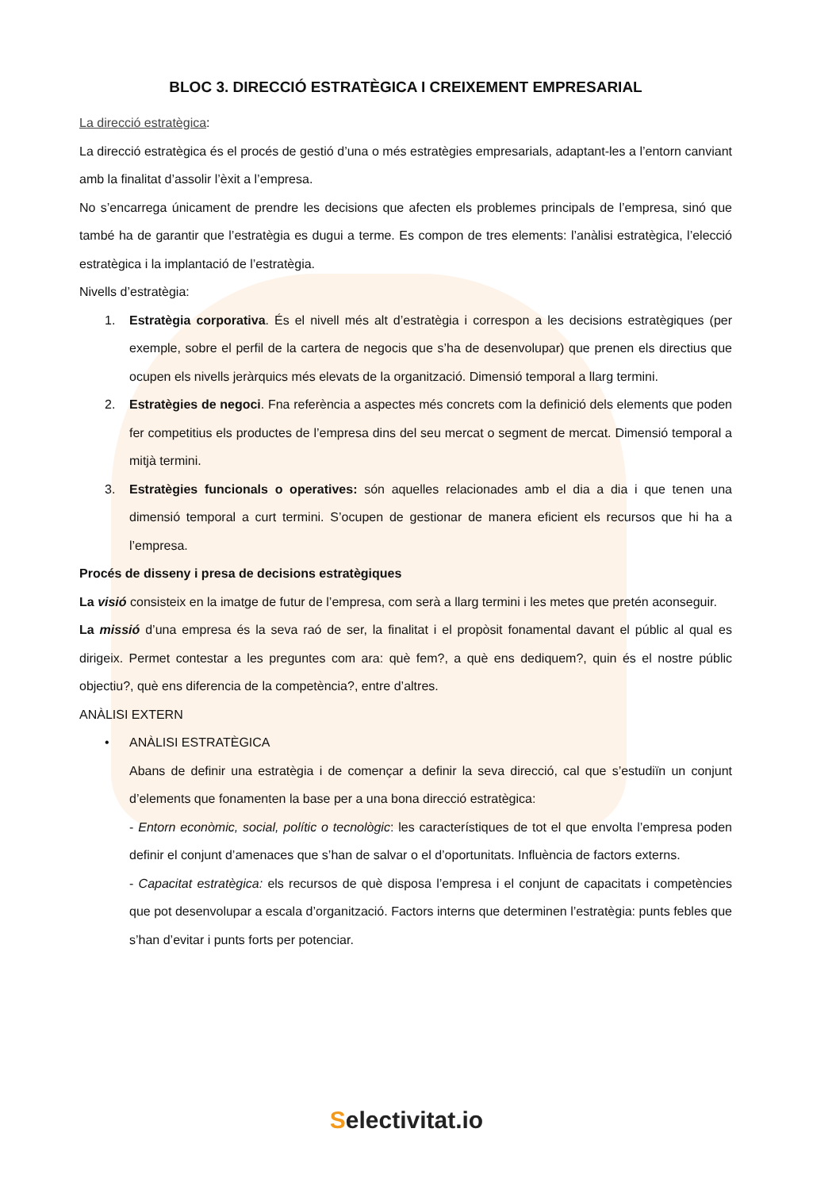BLOC 3. DIRECCIÓ ESTRATÈGICA I CREIXEMENT EMPRESARIAL
La direcció estratègica:
La direcció estratègica és el procés de gestió d’una o més estratègies empresarials, adaptant-les a l’entorn canviant amb la finalitat d’assolir l’èxit a l’empresa.
No s’encarrega únicament de prendre les decisions que afecten els problemes principals de l’empresa, sinó que també ha de garantir que l’estratègia es dugui a terme. Es compon de tres elements: l’anàlisi estratègica, l’elecció estratègica i la implantació de l’estratègia.
Nivells d’estratègia:
1. Estratègia corporativa. És el nivell més alt d’estratègia i correspon a les decisions estratègiques (per exemple, sobre el perfil de la cartera de negocis que s’ha de desenvolupar) que prenen els directius que ocupen els nivells jeràrquics més elevats de la organització. Dimensió temporal a llarg termini.
2. Estratègies de negoci. Fna referència a aspectes més concrets com la definició dels elements que poden fer competitius els productes de l’empresa dins del seu mercat o segment de mercat. Dimensió temporal a mitjà termini.
3. Estratègies funcionals o operatives: són aquelles relacionades amb el dia a dia i que tenen una dimensió temporal a curt termini. S’ocupen de gestionar de manera eficient els recursos que hi ha a l’empresa.
Procés de disseny i presa de decisions estratègiques
La visió consisteix en la imatge de futur de l’empresa, com serà a llarg termini i les metes que pretén aconseguir.
La missió d’una empresa és la seva raó de ser, la finalitat i el propòsit fonamental davant el públic al qual es dirigeix. Permet contestar a les preguntes com ara: què fem?, a què ens dediquem?, quin és el nostre públic objectiu?, què ens diferencia de la competència?, entre d’altres.
ANÀLISI EXTERN
• ANÀLISI ESTRATÈGICA
Abans de definir una estratègia i de començar a definir la seva direcció, cal que s’estudiïn un conjunt d’elements que fonamenten la base per a una bona direcció estratègica:
- Entorn econòmic, social, polític o tecnològic: les característiques de tot el que envolta l’empresa poden definir el conjunt d’amenaces que s’han de salvar o el d’oportunitats. Influència de factors externs.
- Capacitat estratègica: els recursos de què disposa l’empresa i el conjunt de capacitats i competències que pot desenvolupar a escala d’organització. Factors interns que determinen l’estratègia: punts febles que s’han d’evitar i punts forts per potenciar.
Selectivitat.io